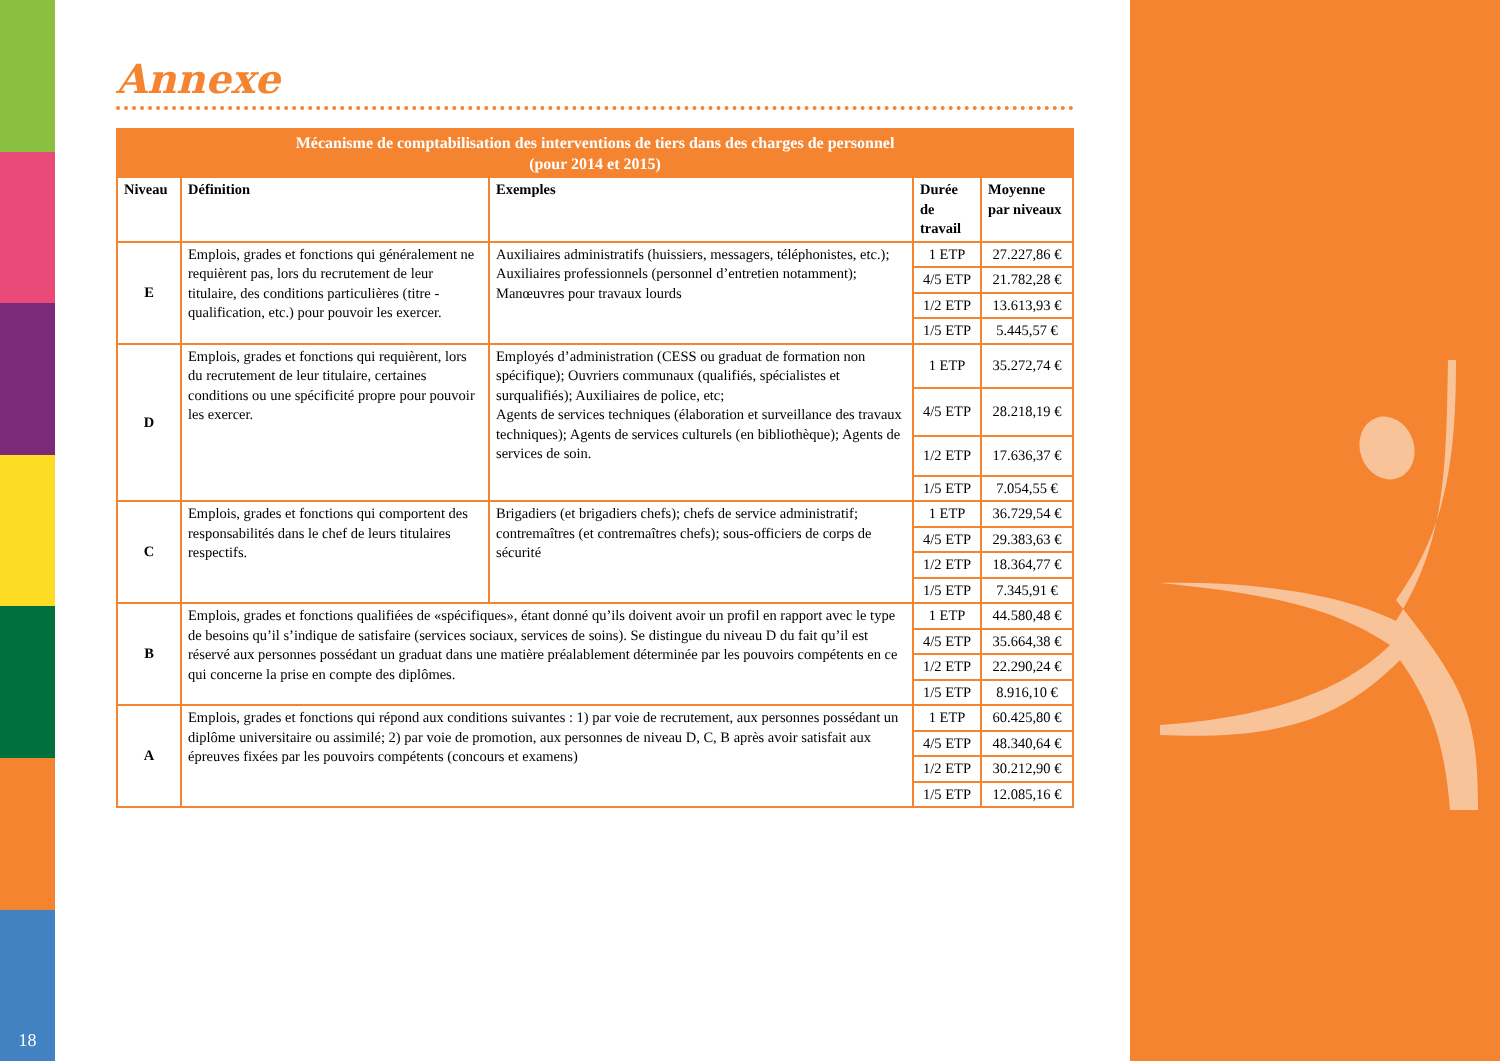18
Annexe
| Mécanisme de comptabilisation des interventions de tiers dans des charges de personnel (pour 2014 et 2015) | | | | |
| --- | --- | --- | --- | --- |
| Niveau | Définition | Exemples | Durée de travail | Moyenne par niveaux |
| E | Emplois, grades et fonctions qui généralement ne requièrent pas, lors du recrutement de leur titulaire, des conditions particulières (titre - qualification, etc.) pour pouvoir les exercer. | Auxiliaires administratifs (huissiers, messagers, téléphonistes, etc.); Auxiliaires professionnels (personnel d’entretien notamment); Manœuvres pour travaux lourds | 1 ETP | 27.227,86 € |
| | | | 4/5 ETP | 21.782,28 € |
| | | | 1/2 ETP | 13.613,93 € |
| | | | 1/5 ETP | 5.445,57 € |
| D | Emplois, grades et fonctions qui requièrent, lors du recrutement de leur titulaire, certaines conditions ou une spécificité propre pour pouvoir les exercer. | Employés d’administration (CESS ou graduat de formation non spécifique); Ouvriers communaux (qualifiés, spécialistes et surqualifiés); Auxiliaires de police, etc; Agents de services techniques (élaboration et surveillance des travaux techniques); Agents de services culturels (en bibliothèque); Agents de services de soin. | 1 ETP | 35.272,74 € |
| | | | 4/5 ETP | 28.218,19 € |
| | | | 1/2 ETP | 17.636,37 € |
| | | | 1/5 ETP | 7.054,55 € |
| C | Emplois, grades et fonctions qui comportent des responsabilités dans le chef de leurs titulaires respectifs. | Brigadiers (et brigadiers chefs); chefs de service administratif; contremaîtres (et contremaîtres chefs); sous-officiers de corps de sécurité | 1 ETP | 36.729,54 € |
| | | | 4/5 ETP | 29.383,63 € |
| | | | 1/2 ETP | 18.364,77 € |
| | | | 1/5 ETP | 7.345,91 € |
| B | Emplois, grades et fonctions qualifiées de «spécifiques», étant donné qu’ils doivent avoir un profil en rapport avec le type de besoins qu’il s’indique de satisfaire (services sociaux, services de soins). Se distingue du niveau D du fait qu’il est réservé aux personnes possédant un graduat dans une matière préalablement déterminée par les pouvoirs compétents en ce qui concerne la prise en compte des diplômes. | | 1 ETP | 44.580,48 € |
| | | | 4/5 ETP | 35.664,38 € |
| | | | 1/2 ETP | 22.290,24 € |
| | | | 1/5 ETP | 8.916,10 € |
| A | Emplois, grades et fonctions qui répond aux conditions suivantes : 1) par voie de recrutement, aux personnes possédant un diplôme universitaire ou assimilé; 2) par voie de promotion, aux personnes de niveau D, C, B après avoir satisfait aux épreuves fixées par les pouvoirs compétents (concours et examens) | | 1 ETP | 60.425,80 € |
| | | | 4/5 ETP | 48.340,64 € |
| | | | 1/2 ETP | 30.212,90 € |
| | | | 1/5 ETP | 12.085,16 € |